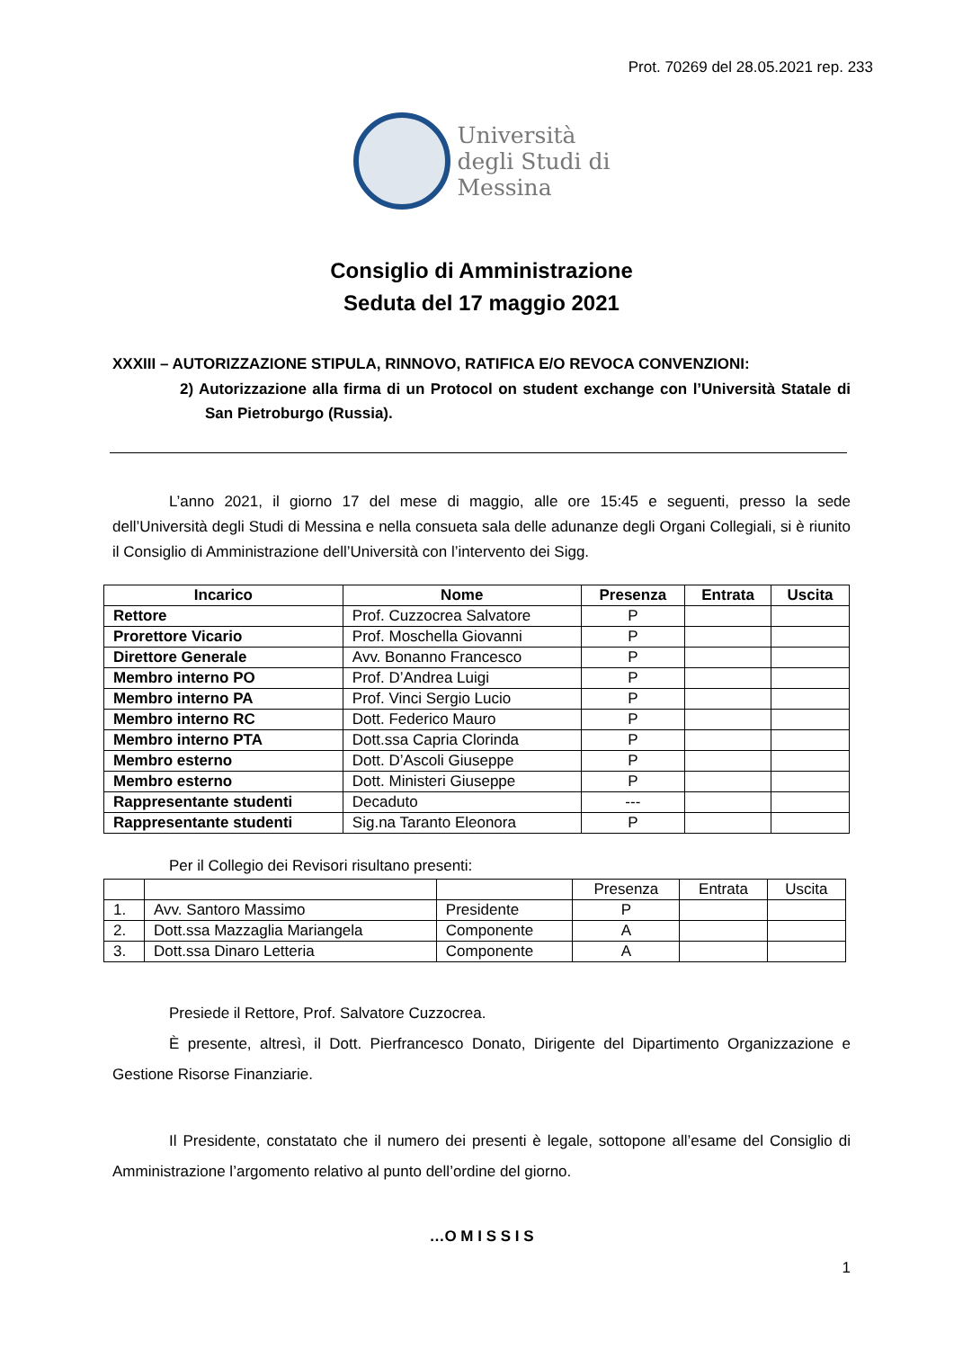Prot. 70269 del 28.05.2021 rep. 233
Università
degli Studi di
Messina
Consiglio di Amministrazione
Seduta del 17 maggio 2021
XXXIII – AUTORIZZAZIONE STIPULA, RINNOVO, RATIFICA E/O REVOCA CONVENZIONI:
2) Autorizzazione alla firma di un Protocol on student exchange con l’Università Statale di San Pietroburgo (Russia).
L’anno 2021, il giorno 17 del mese di maggio, alle ore 15:45 e seguenti, presso la sede dell’Università degli Studi di Messina e nella consueta sala delle adunanze degli Organi Collegiali, si è riunito il Consiglio di Amministrazione dell’Università con l’intervento dei Sigg.
| Incarico | Nome | Presenza | Entrata | Uscita |
| --- | --- | --- | --- | --- |
| Rettore | Prof. Cuzzocrea Salvatore | P | | |
| Prorettore Vicario | Prof. Moschella Giovanni | P | | |
| Direttore Generale | Avv. Bonanno Francesco | P | | |
| Membro interno PO | Prof. D’Andrea Luigi | P | | |
| Membro interno PA | Prof. Vinci Sergio Lucio | P | | |
| Membro interno RC | Dott. Federico Mauro | P | | |
| Membro interno PTA | Dott.ssa Capria Clorinda | P | | |
| Membro esterno | Dott. D’Ascoli Giuseppe | P | | |
| Membro esterno | Dott. Ministeri Giuseppe | P | | |
| Rappresentante studenti | Decaduto | --- | | |
| Rappresentante studenti | Sig.na Taranto Eleonora | P | | |
Per il Collegio dei Revisori risultano presenti:
| | | | Presenza | Entrata | Uscita |
| 1. | Avv. Santoro Massimo | Presidente | P | | |
| 2. | Dott.ssa Mazzaglia Mariangela | Componente | A | | |
| 3. | Dott.ssa Dinaro Letteria | Componente | A | | |
Presiede il Rettore, Prof. Salvatore Cuzzocrea.
È presente, altresì, il Dott. Pierfrancesco Donato, Dirigente del Dipartimento Organizzazione e Gestione Risorse Finanziarie.
Il Presidente, constatato che il numero dei presenti è legale, sottopone all’esame del Consiglio di Amministrazione l’argomento relativo al punto dell’ordine del giorno.
…O M I S S I S
1